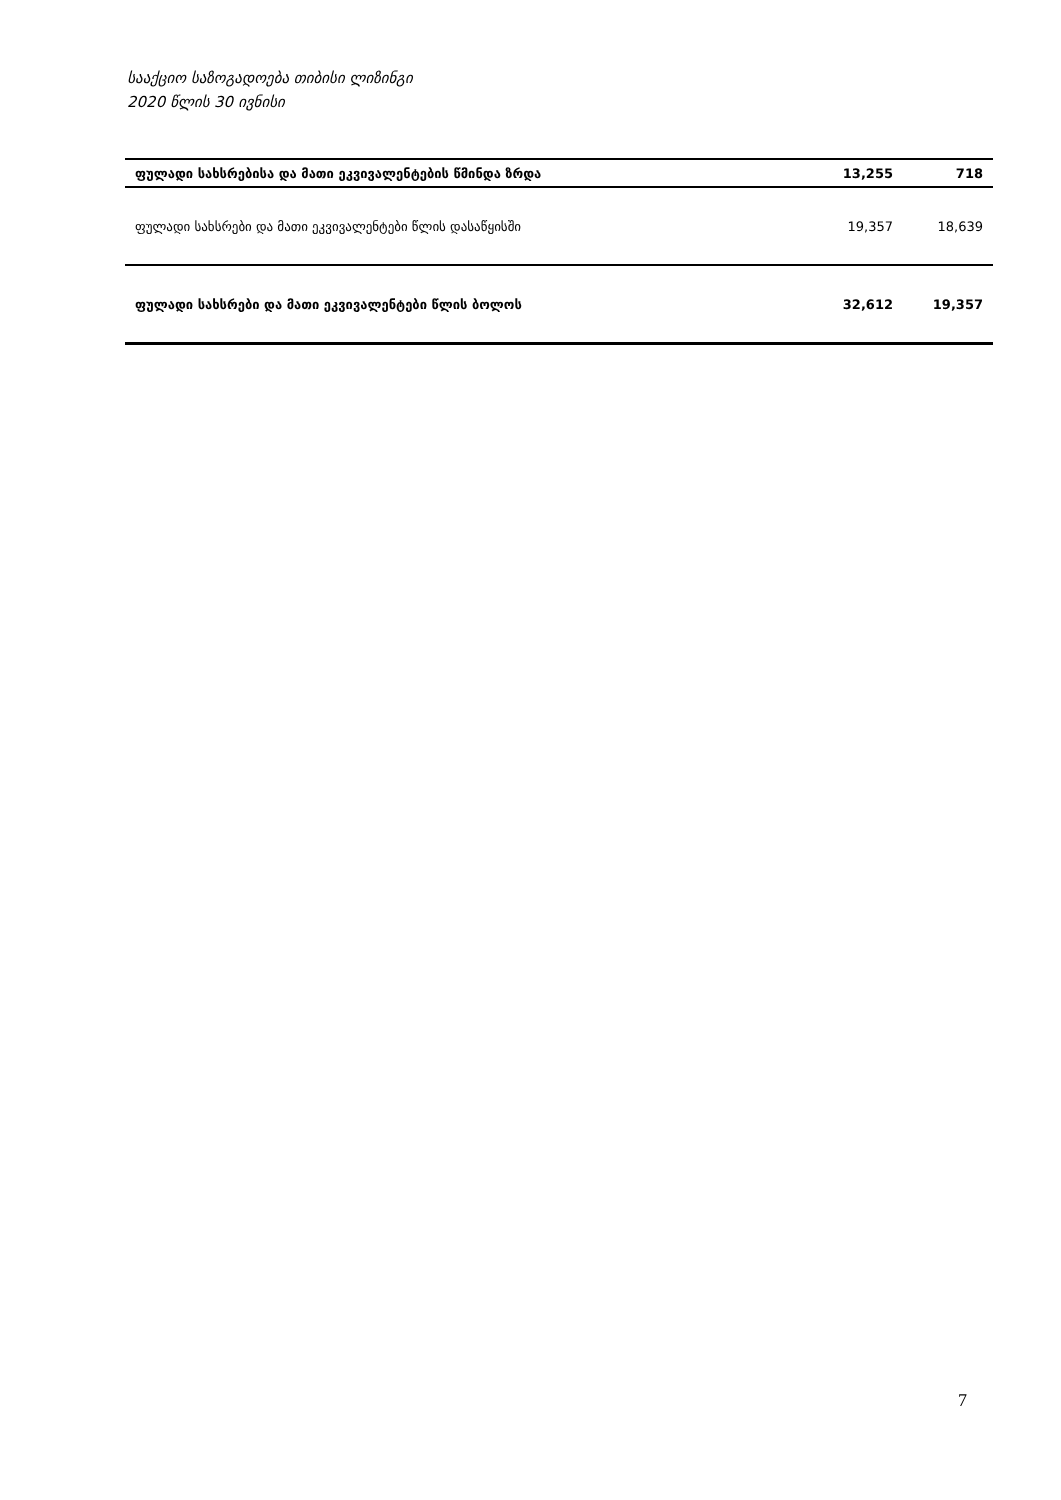სააქციო საზოგადოება თიბისი ლიზინგი
2020 წლის 30 ივნისი
| ფულადი სახსრებისა და მათი ეკვივალენტების წმინდა ზრდა | 13,255 | 718 |
| ფულადი სახსრები და მათი ეკვივალენტები წლის დასაწყისში | 19,357 | 18,639 |
| ფულადი სახსრები და მათი ეკვივალენტები წლის ბოლოს | 32,612 | 19,357 |
7